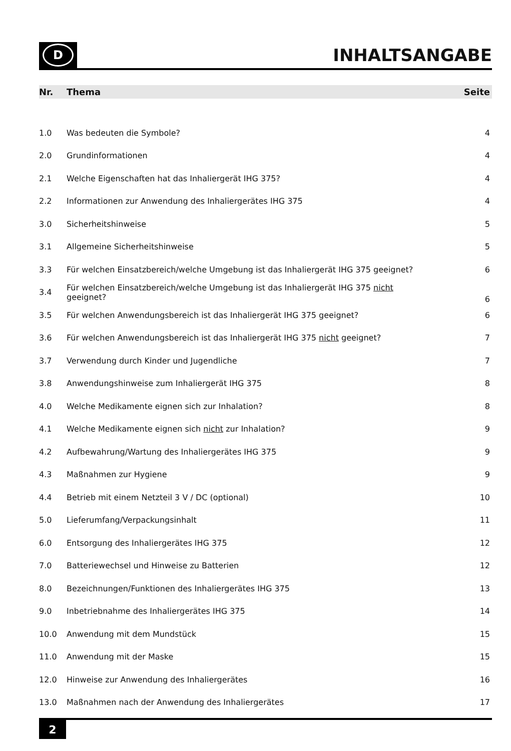D
INHALTSANGABE
| Nr. | Thema | Seite |
| --- | --- | --- |
| 1.0 | Was bedeuten die Symbole? | 4 |
| 2.0 | Grundinformationen | 4 |
| 2.1 | Welche Eigenschaften hat das Inhaliergerät IHG 375? | 4 |
| 2.2 | Informationen zur Anwendung des Inhaliergerätes IHG 375 | 4 |
| 3.0 | Sicherheitshinweise | 5 |
| 3.1 | Allgemeine Sicherheitshinweise | 5 |
| 3.3 | Für welchen Einsatzbereich/welche Umgebung ist das Inhaliergerät IHG 375 geeignet? | 6 |
| 3.4 | Für welchen Einsatzbereich/welche Umgebung ist das Inhaliergerät IHG 375 nicht geeignet? | 6 |
| 3.5 | Für welchen Anwendungsbereich ist das Inhaliergerät IHG 375 geeignet? | 6 |
| 3.6 | Für welchen Anwendungsbereich ist das Inhaliergerät IHG 375 nicht geeignet? | 7 |
| 3.7 | Verwendung durch Kinder und Jugendliche | 7 |
| 3.8 | Anwendungshinweise zum Inhaliergerät IHG 375 | 8 |
| 4.0 | Welche Medikamente eignen sich zur Inhalation? | 8 |
| 4.1 | Welche Medikamente eignen sich nicht zur Inhalation? | 9 |
| 4.2 | Aufbewahrung/Wartung des Inhaliergerätes IHG 375 | 9 |
| 4.3 | Maßnahmen zur Hygiene | 9 |
| 4.4 | Betrieb mit einem Netzteil 3 V / DC (optional) | 10 |
| 5.0 | Lieferumfang/Verpackungsinhalt | 11 |
| 6.0 | Entsorgung des Inhaliergerätes IHG 375 | 12 |
| 7.0 | Batteriewechsel und Hinweise zu Batterien | 12 |
| 8.0 | Bezeichnungen/Funktionen des Inhaliergerätes IHG 375 | 13 |
| 9.0 | Inbetriebnahme des Inhaliergerätes IHG 375 | 14 |
| 10.0 | Anwendung mit dem Mundstück | 15 |
| 11.0 | Anwendung mit der Maske | 15 |
| 12.0 | Hinweise zur Anwendung des Inhaliergerätes | 16 |
| 13.0 | Maßnahmen nach der Anwendung des Inhaliergerätes | 17 |
2